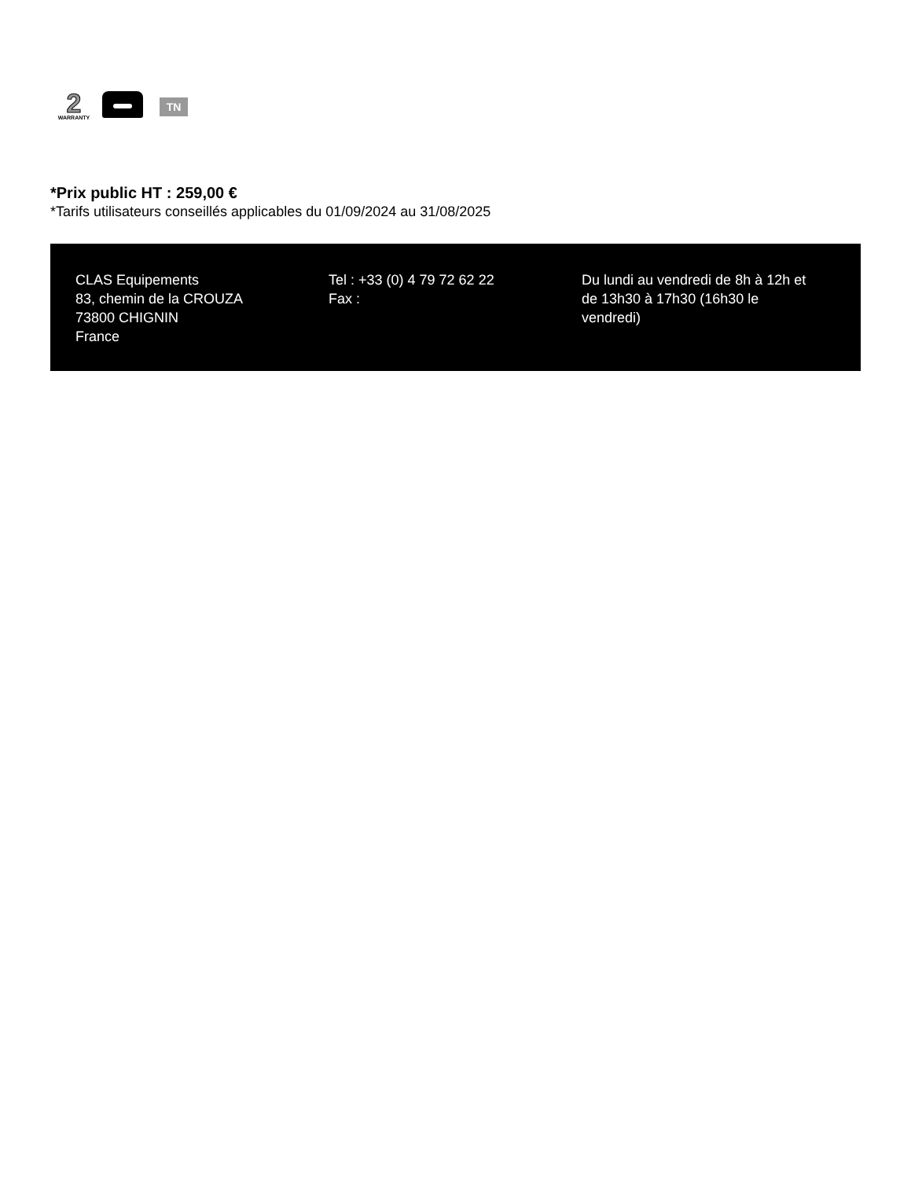2
WARRANTY
TN
*Prix public HT : 259,00 €
*Tarifs utilisateurs conseillés applicables du 01/09/2024 au 31/08/2025
CLAS Equipements
83, chemin de la CROUZA
73800 CHIGNIN
France
Tel : +33 (0) 4 79 72 62 22
Fax :
Du lundi au vendredi de 8h à 12h et de 13h30 à 17h30 (16h30 le vendredi)